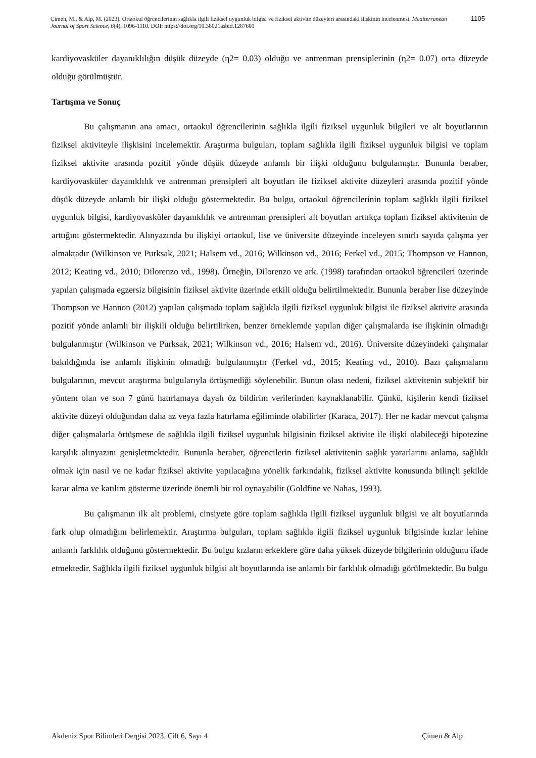Çimen, M., & Alp, M. (2023). Ortaokul öğrencilerinin sağlıkla ilgili fiziksel uygunluk bilgisi ve fiziksel aktivite düzeyleri arasındaki ilişkinin incelenmesi. Mediterranean Journal of Sport Science, 6(4), 1096-1110. DOI: https://doi.org/10.38021asbid.1287601
1105
kardiyovasküler dayanıklılığın düşük düzeyde (η2= 0.03) olduğu ve antrenman prensiplerinin (η2= 0.07) orta düzeyde olduğu görülmüştür.
Tartışma ve Sonuç
Bu çalışmanın ana amacı, ortaokul öğrencilerinin sağlıkla ilgili fiziksel uygunluk bilgileri ve alt boyutlarının fiziksel aktiviteyle ilişkisini incelemektir. Araştırma bulguları, toplam sağlıkla ilgili fiziksel uygunluk bilgisi ve toplam fiziksel aktivite arasında pozitif yönde düşük düzeyde anlamlı bir ilişki olduğunu bulgulamıştır. Bununla beraber, kardiyovasküler dayanıklılık ve antrenman prensipleri alt boyutları ile fiziksel aktivite düzeyleri arasında pozitif yönde düşük düzeyde anlamlı bir ilişki olduğu göstermektedir. Bu bulgu, ortaokul öğrencilerinin toplam sağlıklı ilgili fiziksel uygunluk bilgisi, kardiyovasküler dayanıklılık ve antrenman prensipleri alt boyutları arttıkça toplam fiziksel aktivitenin de arttığını göstermektedir. Alınyazında bu ilişkiyi ortaokul, lise ve üniversite düzeyinde inceleyen sınırlı sayıda çalışma yer almaktadır (Wilkinson ve Purksak, 2021; Halsem vd., 2016; Wilkinson vd., 2016; Ferkel vd., 2015; Thompson ve Hannon, 2012; Keating vd., 2010; Dilorenzo vd., 1998). Örneğin, Dilorenzo ve ark. (1998) tarafından ortaokul öğrencileri üzerinde yapılan çalışmada egzersiz bilgisinin fiziksel aktivite üzerinde etkili olduğu belirtilmektedir. Bununla beraber lise düzeyinde Thompson ve Hannon (2012) yapılan çalışmada toplam sağlıkla ilgili fiziksel uygunluk bilgisi ile fiziksel aktivite arasında pozitif yönde anlamlı bir ilişkili olduğu belirtilirken, benzer örneklemde yapılan diğer çalışmalarda ise ilişkinin olmadığı bulgulanmıştır (Wilkinson ve Purksak, 2021; Wilkinson vd., 2016; Halsem vd., 2016). Üniversite düzeyindeki çalışmalar bakıldığında ise anlamlı ilişkinin olmadığı bulgulanmıştır (Ferkel vd., 2015; Keating vd., 2010). Bazı çalışmaların bulgularının, mevcut araştırma bulgularıyla örtüşmediği söylenebilir. Bunun olası nedeni, fiziksel aktivitenin subjektif bir yöntem olan ve son 7 günü hatırlamaya dayalı öz bildirim verilerinden kaynaklanabilir. Çünkü, kişilerin kendi fiziksel aktivite düzeyi olduğundan daha az veya fazla hatırlama eğiliminde olabilirler (Karaca, 2017). Her ne kadar mevcut çalışma diğer çalışmalarla örtüşmese de sağlıkla ilgili fiziksel uygunluk bilgisinin fiziksel aktivite ile ilişki olabileceği hipotezine karşılık alınyazını genişletmektedir. Bununla beraber, öğrencilerin fiziksel aktivitenin sağlık yararlarını anlama, sağlıklı olmak için nasıl ve ne kadar fiziksel aktivite yapılacağına yönelik farkındalık, fiziksel aktivite konusunda bilinçli şekilde karar alma ve katılım gösterme üzerinde önemli bir rol oynayabilir (Goldfine ve Nahas, 1993).
Bu çalışmanın ilk alt problemi, cinsiyete göre toplam sağlıkla ilgili fiziksel uygunluk bilgisi ve alt boyutlarında fark olup olmadığını belirlemektir. Araştırma bulguları, toplam sağlıkla ilgili fiziksel uygunluk bilgisinde kızlar lehine anlamlı farklılık olduğunu göstermektedir. Bu bulgu kızların erkeklere göre daha yüksek düzeyde bilgilerinin olduğunu ifade etmektedir. Sağlıkla ilgili fiziksel uygunluk bilgisi alt boyutlarında ise anlamlı bir farklılık olmadığı görülmektedir. Bu bulgu
Akdeniz Spor Bilimleri Dergisi 2023, Cilt 6, Sayı 4 Çimen & Alp